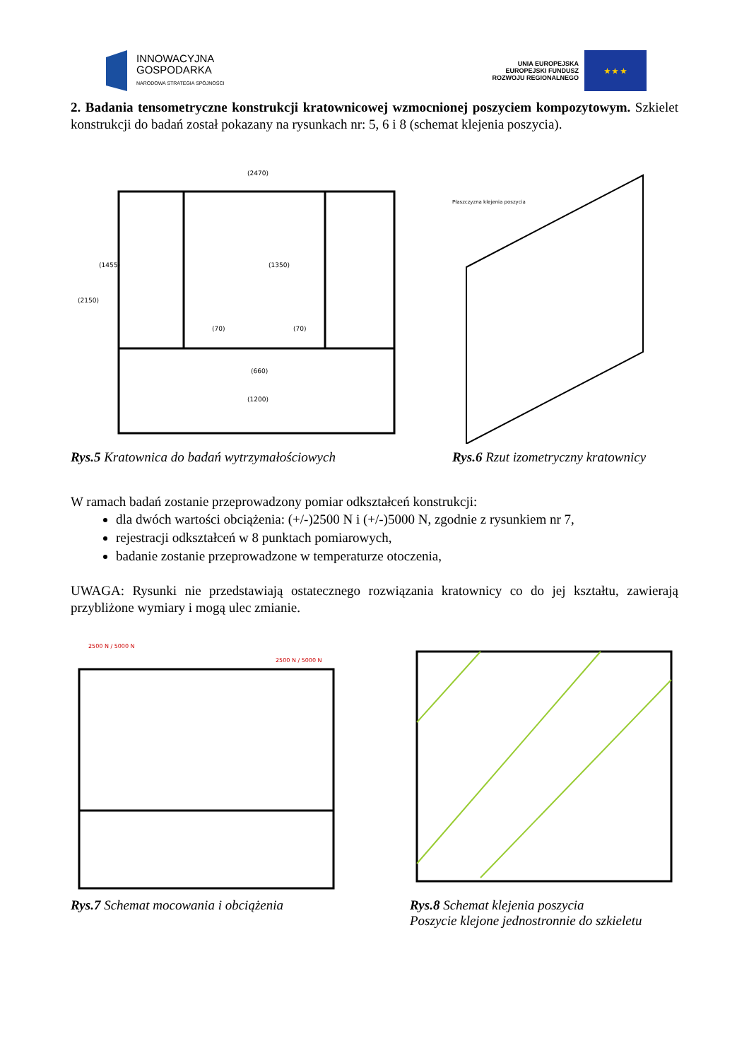INNOWACYJNA
GOSPODARKA
NARODOWA STRATEGIA SPÓJNOŚCI
UNIA EUROPEJSKA
EUROPEJSKI FUNDUSZ
ROZWOJU REGIONALNEGO
★ ★ ★
2. Badania tensometryczne konstrukcji kratownicowej wzmocnionej poszyciem kompozytowym. Szkielet konstrukcji do badań został pokazany na rysunkach nr: 5, 6 i 8 (schemat klejenia poszycia).
(2470)
(2150)
(1455)
(1350)
(70)
(70)
(660)
(1200)
Rys.5 Kratownica do badań wytrzymałościowych
Płaszczyzna klejenia poszycia
Rys.6 Rzut izometryczny kratownicy
W ramach badań zostanie przeprowadzony pomiar odkształceń konstrukcji:
dla dwóch wartości obciążenia: (+/-)2500 N i (+/-)5000 N, zgodnie z rysunkiem nr 7,
rejestracji odkształceń w 8 punktach pomiarowych,
badanie zostanie przeprowadzone w temperaturze otoczenia,
UWAGA: Rysunki nie przedstawiają ostatecznego rozwiązania kratownicy co do jej kształtu, zawierają przybliżone wymiary i mogą ulec zmianie.
2500 N / 5000 N
2500 N / 5000 N
Rys.7 Schemat mocowania i obciążenia
Rys.8 Schemat klejenia poszycia
Poszycie klejone jednostronnie do szkieletu